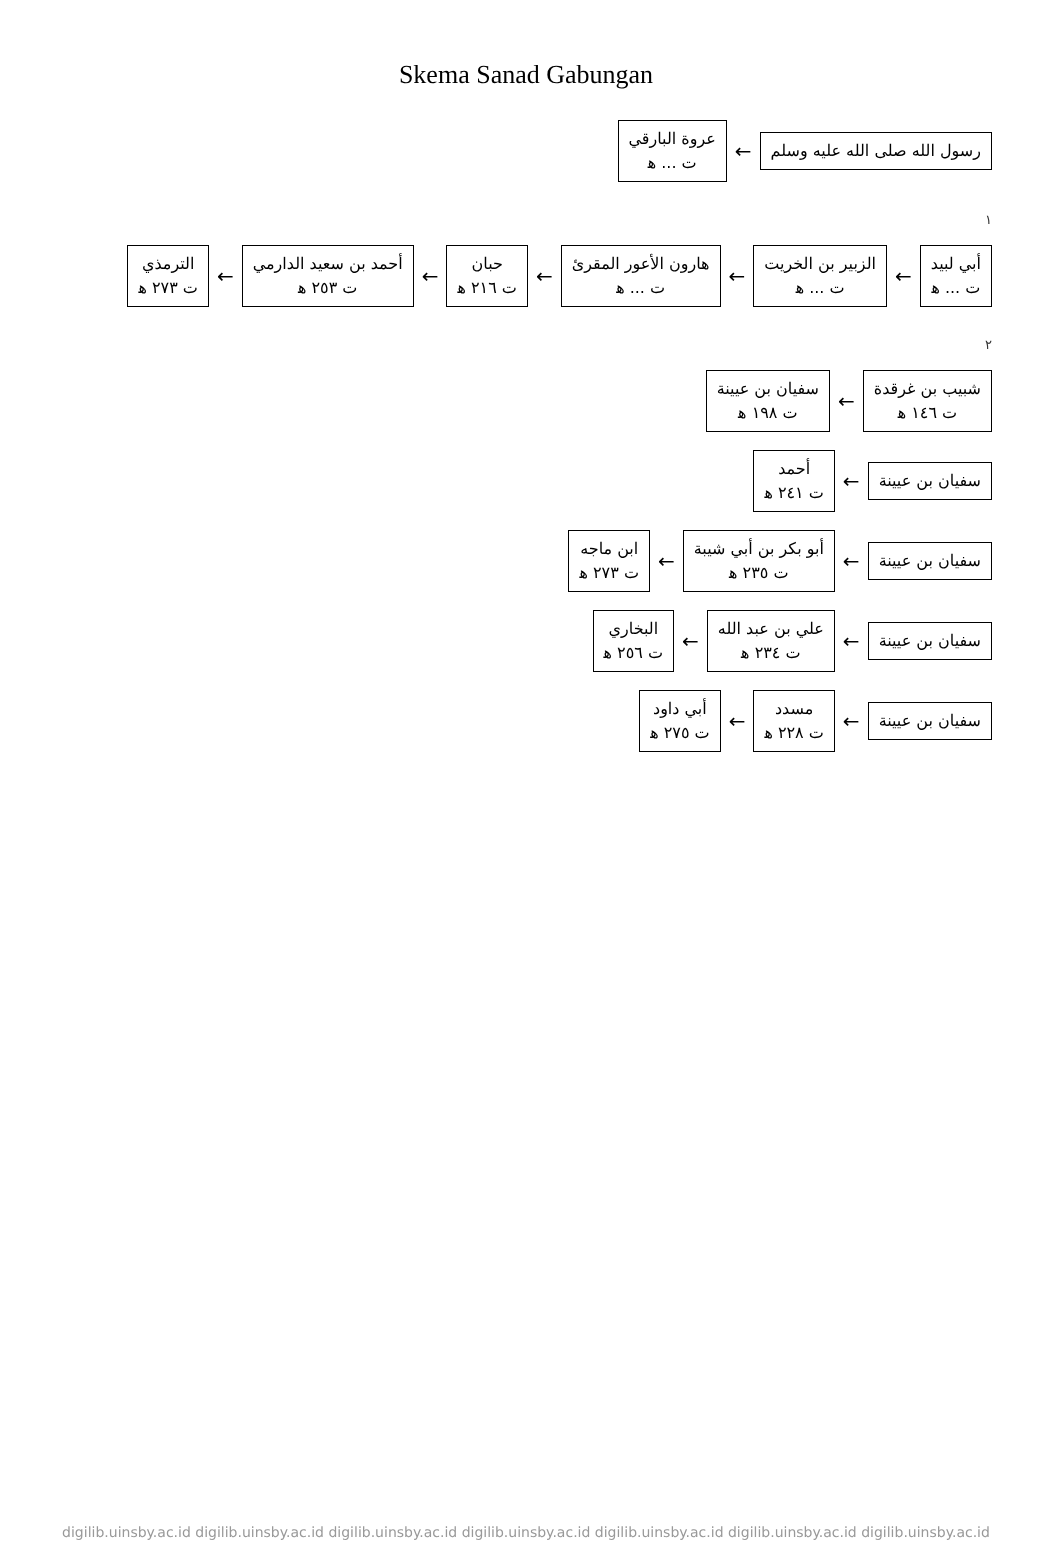Skema Sanad Gabungan
رسول الله صلى الله عليه وسلم
←
عروة البارقي
ت ... ﻫ
١
أبي لبيد
ت ... ﻫ
←
الزبير بن الخريت
ت ... ﻫ
←
هارون الأعور المقرئ
ت ... ﻫ
←
حبان
ت ٢١٦ ﻫ
←
أحمد بن سعيد الدارمي
ت ٢٥٣ ﻫ
←
الترمذي
ت ٢٧٣ ﻫ
٢
شبيب بن غرقدة
ت ١٤٦ ﻫ
←
سفيان بن عيينة
ت ١٩٨ ﻫ
سفيان بن عيينة
←
أحمد
ت ٢٤١ ﻫ
سفيان بن عيينة
←
أبو بكر بن أبي شيبة
ت ٢٣٥ ﻫ
←
ابن ماجه
ت ٢٧٣ ﻫ
سفيان بن عيينة
←
علي بن عبد الله
ت ٢٣٤ ﻫ
←
البخاري
ت ٢٥٦ ﻫ
سفيان بن عيينة
←
مسدد
ت ٢٢٨ ﻫ
←
أبي داود
ت ٢٧٥ ﻫ
digilib.uinsby.ac.id digilib.uinsby.ac.id digilib.uinsby.ac.id digilib.uinsby.ac.id digilib.uinsby.ac.id digilib.uinsby.ac.id digilib.uinsby.ac.id